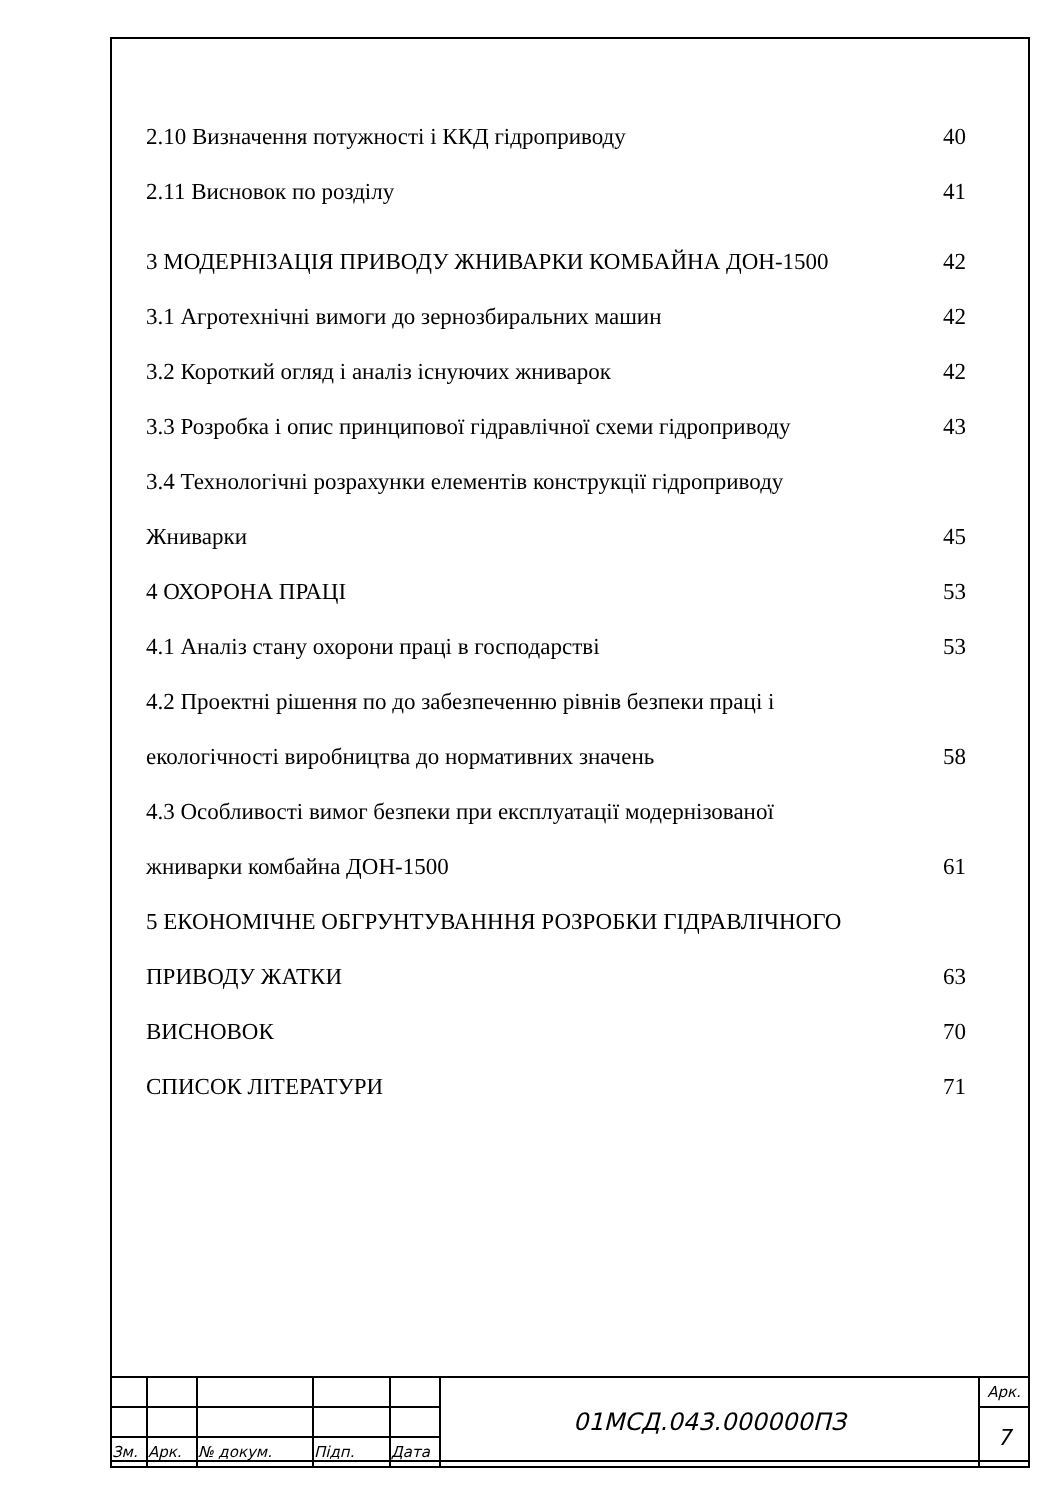2.10 Визначення потужності і ККД гідроприводу 40
2.11 Висновок по розділу 41
3 МОДЕРНІЗАЦІЯ ПРИВОДУ ЖНИВАРКИ КОМБАЙНА ДОН-1500 42
3.1 Агротехнічні вимоги до зернозбиральних машин 42
3.2 Короткий огляд і аналіз існуючих жниварок 42
3.3 Розробка і опис принципової гідравлічної схеми гідроприводу 43
3.4 Технологічні розрахунки елементів конструкції гідроприводу
Жниварки 45
4 ОХОРОНА ПРАЦІ 53
4.1 Аналіз стану охорони праці в господарстві 53
4.2 Проектні рішення по до забезпеченню рівнів безпеки праці і
екологічності виробництва до нормативних значень 58
4.3 Особливості вимог безпеки при експлуатації модернізованої
жниварки комбайна ДОН-1500 61
5 ЕКОНОМІЧНЕ ОБГРУНТУВАНННЯ РОЗРОБКИ ГІДРАВЛІЧНОГО
ПРИВОДУ ЖАТКИ 63
ВИСНОВОК 70
СПИСОК ЛІТЕРАТУРИ 71
| | | | | | 01МСД.043.000000ПЗ | Арк. |
| | | | | | | 7 |
| Зм. | Арк. | № докум. | Підп. | Дата | | |